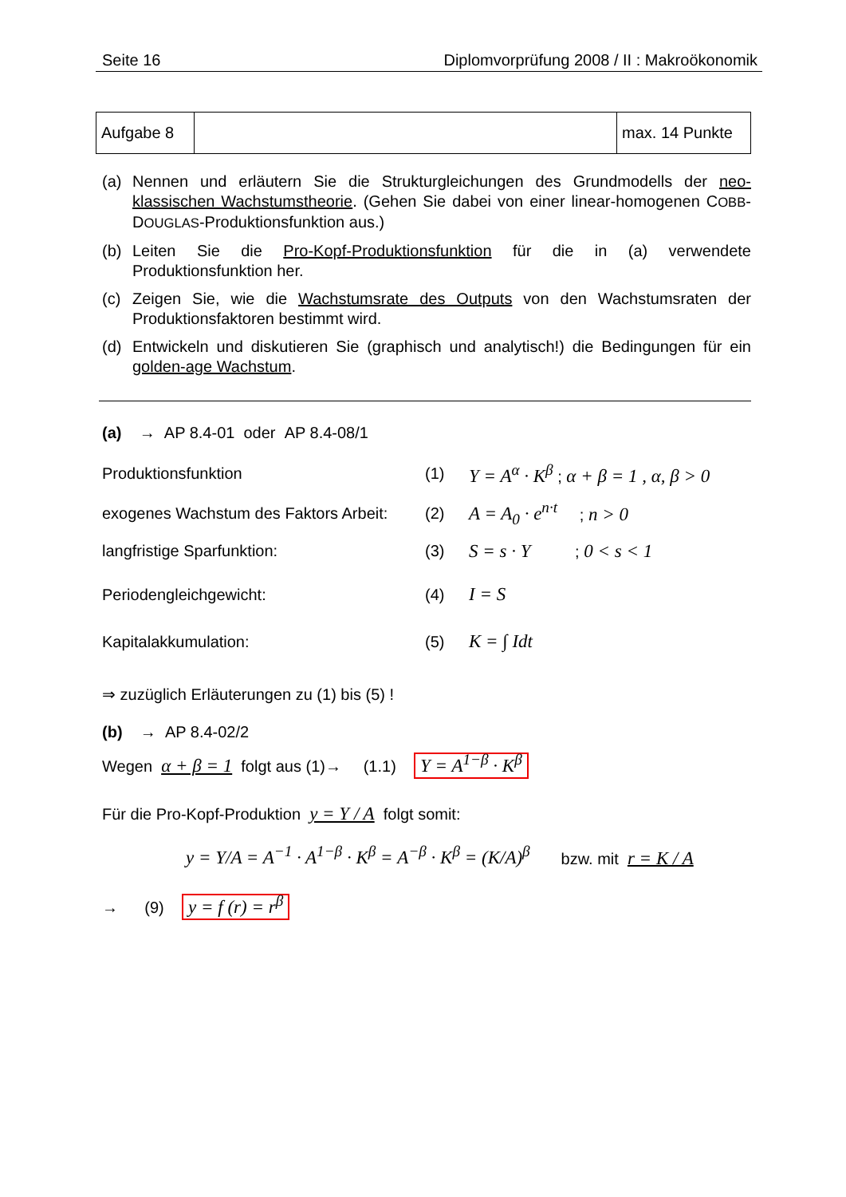Seite 16 Diplomvorprüfung 2008 / II : Makroökonomik
| Aufgabe 8 | | max. 14 Punkte |
(a) Nennen und erläutern Sie die Strukturgleichungen des Grundmodells der neo-klassischen Wachstumstheorie. (Gehen Sie dabei von einer linear-homogenen COBB-DOUGLAS-Produktionsfunktion aus.)
(b) Leiten Sie die Pro-Kopf-Produktionsfunktion für die in (a) verwendete Produktionsfunktion her.
(c) Zeigen Sie, wie die Wachstumsrate des Outputs von den Wachstumsraten der Produktionsfaktoren bestimmt wird.
(d) Entwickeln und diskutieren Sie (graphisch und analytisch!) die Bedingungen für ein golden-age Wachstum.
(a) → AP 8.4-01 oder AP 8.4-08/1
| Produktionsfunktion | (1) | Y = A<sup>α</sup> · K<sup>β</sup> ; α + β = 1 , α, β > 0 |
| exogenes Wachstum des Faktors Arbeit: | (2) | A = A<sub>0</sub> · e<sup>n·t</sup> ; n > 0 |
| langfristige Sparfunktion: | (3) | S = s · Y ; 0 < s < 1 |
| Periodengleichgewicht: | (4) | I = S |
| Kapitalakkumulation: | (5) | K = ∫ Idt |
⇒ zuzüglich Erläuterungen zu (1) bis (5) !
(b) → AP 8.4-02/2
Wegen α + β = 1 folgt aus (1)→ (1.1) Y = A<sup>1−β</sup> · K<sup>β</sup>
Für die Pro-Kopf-Produktion y = Y / A folgt somit:
y = Y/A = A<sup>−1</sup> · A<sup>1−β</sup> · K<sup>β</sup> = A<sup>−β</sup> · K<sup>β</sup> = (K/A)<sup>β</sup> bzw. mit r = K / A
→ (9) y = f (r) = r<sup>β</sup>